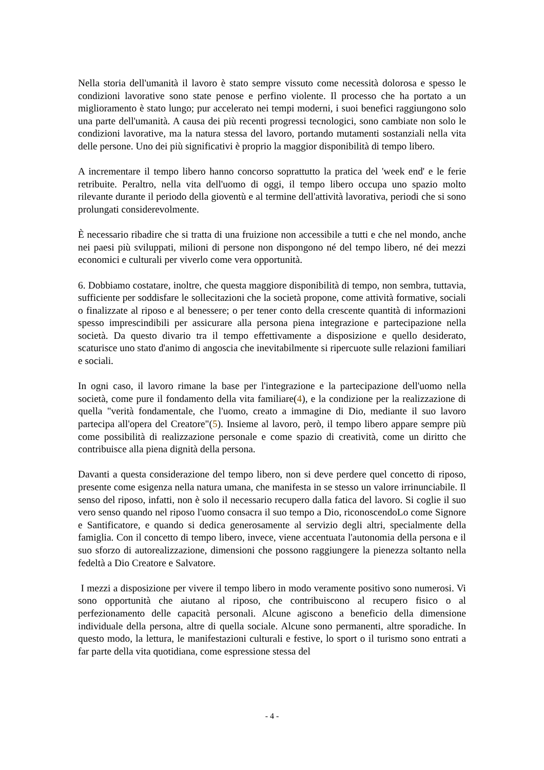Nella storia dell'umanità il lavoro è stato sempre vissuto come necessità dolorosa e spesso le condizioni lavorative sono state penose e perfino violente. Il processo che ha portato a un miglioramento è stato lungo; pur accelerato nei tempi moderni, i suoi benefici raggiungono solo una parte dell'umanità. A causa dei più recenti progressi tecnologici, sono cambiate non solo le condizioni lavorative, ma la natura stessa del lavoro, portando mutamenti sostanziali nella vita delle persone. Uno dei più significativi è proprio la maggior disponibilità di tempo libero.
A incrementare il tempo libero hanno concorso soprattutto la pratica del 'week end' e le ferie retribuite. Peraltro, nella vita dell'uomo di oggi, il tempo libero occupa uno spazio molto rilevante durante il periodo della gioventù e al termine dell'attività lavorativa, periodi che si sono prolungati considerevolmente.
È necessario ribadire che si tratta di una fruizione non accessibile a tutti e che nel mondo, anche nei paesi più sviluppati, milioni di persone non dispongono né del tempo libero, né dei mezzi economici e culturali per viverlo come vera opportunità.
6. Dobbiamo costatare, inoltre, che questa maggiore disponibilità di tempo, non sembra, tuttavia, sufficiente per soddisfare le sollecitazioni che la società propone, come attività formative, sociali o finalizzate al riposo e al benessere; o per tener conto della crescente quantità di informazioni spesso imprescindibili per assicurare alla persona piena integrazione e partecipazione nella società. Da questo divario tra il tempo effettivamente a disposizione e quello desiderato, scaturisce uno stato d'animo di angoscia che inevitabilmente si ripercuote sulle relazioni familiari e sociali.
In ogni caso, il lavoro rimane la base per l'integrazione e la partecipazione dell'uomo nella società, come pure il fondamento della vita familiare(4), e la condizione per la realizzazione di quella "verità fondamentale, che l'uomo, creato a immagine di Dio, mediante il suo lavoro partecipa all'opera del Creatore"(5). Insieme al lavoro, però, il tempo libero appare sempre più come possibilità di realizzazione personale e come spazio di creatività, come un diritto che contribuisce alla piena dignità della persona.
Davanti a questa considerazione del tempo libero, non si deve perdere quel concetto di riposo, presente come esigenza nella natura umana, che manifesta in se stesso un valore irrinunciabile. Il senso del riposo, infatti, non è solo il necessario recupero dalla fatica del lavoro. Si coglie il suo vero senso quando nel riposo l'uomo consacra il suo tempo a Dio, riconoscendoLo come Signore e Santificatore, e quando si dedica generosamente al servizio degli altri, specialmente della famiglia. Con il concetto di tempo libero, invece, viene accentuata l'autonomia della persona e il suo sforzo di autorealizzazione, dimensioni che possono raggiungere la pienezza soltanto nella fedeltà a Dio Creatore e Salvatore.
I mezzi a disposizione per vivere il tempo libero in modo veramente positivo sono numerosi. Vi sono opportunità che aiutano al riposo, che contribuiscono al recupero fisico o al perfezionamento delle capacità personali. Alcune agiscono a beneficio della dimensione individuale della persona, altre di quella sociale. Alcune sono permanenti, altre sporadiche. In questo modo, la lettura, le manifestazioni culturali e festive, lo sport o il turismo sono entrati a far parte della vita quotidiana, come espressione stessa del
- 4 -